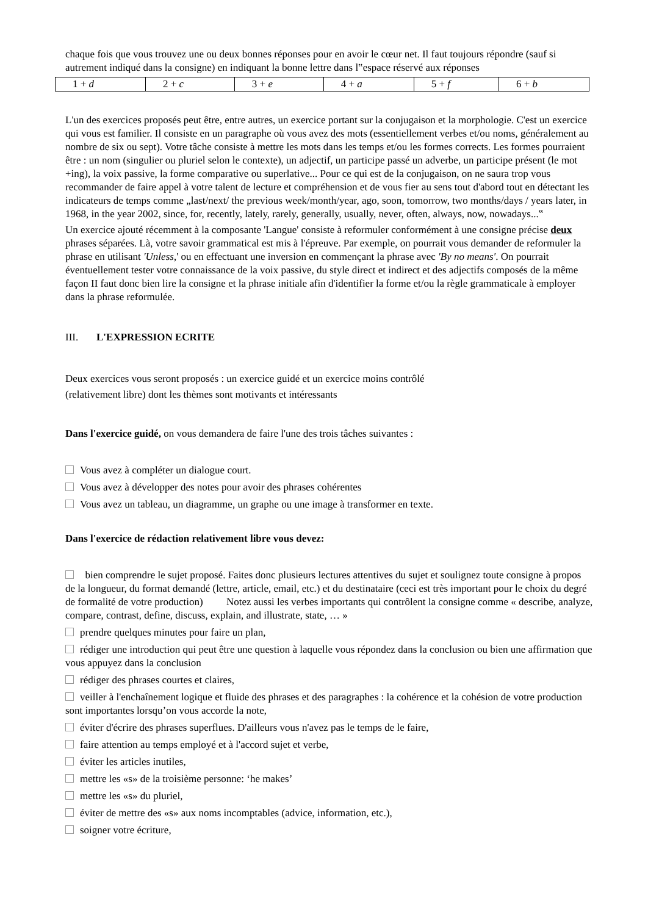chaque fois que vous trouvez une ou deux bonnes réponses pour en avoir le cœur net. Il faut toujours répondre (sauf si autrement indiqué dans la consigne) en indiquant la bonne lettre dans l‟espace réservé aux réponses
| 1 + d | 2 + c | 3 + e | 4 + a | 5 + f | 6 + b |
L'un des exercices proposés peut être, entre autres, un exercice portant sur la conjugaison et la morphologie. C'est un exercice qui vous est familier. Il consiste en un paragraphe où vous avez des mots (essentiellement verbes et/ou noms, généralement au nombre de six ou sept). Votre tâche consiste à mettre les mots dans les temps et/ou les formes corrects. Les formes pourraient être : un nom (singulier ou pluriel selon le contexte), un adjectif, un participe passé un adverbe, un participe présent (le mot +ing), la voix passive, la forme comparative ou superlative... Pour ce qui est de la conjugaison, on ne saura trop vous recommander de faire appel à votre talent de lecture et compréhension et de vous fier au sens tout d'abord tout en détectant les indicateurs de temps comme „last/next/ the previous week/month/year, ago, soon, tomorrow, two months/days / years later, in 1968, in the year 2002, since, for, recently, lately, rarely, generally, usually, never, often, always, now, nowadays...‟
Un exercice ajouté récemment à la composante 'Langue' consiste à reformuler conformément à une consigne précise deux phrases séparées. Là, votre savoir grammatical est mis à l'épreuve. Par exemple, on pourrait vous demander de reformuler la phrase en utilisant 'Unless,' ou en effectuant une inversion en commençant la phrase avec 'By no means'. On pourrait éventuellement tester votre connaissance de la voix passive, du style direct et indirect et des adjectifs composés de la même façon II faut donc bien lire la consigne et la phrase initiale afin d'identifier la forme et/ou la règle grammaticale à employer dans la phrase reformulée.
III. L'EXPRESSION ECRITE
Deux exercices vous seront proposés : un exercice guidé et un exercice moins contrôlé
(relativement libre) dont les thèmes sont motivants et intéressants
Dans l'exercice guidé, on vous demandera de faire l'une des trois tâches suivantes :
Vous avez à compléter un dialogue court.
Vous avez à développer des notes pour avoir des phrases cohérentes
Vous avez un tableau, un diagramme, un graphe ou une image à transformer en texte.
Dans l'exercice de rédaction relativement libre vous devez:
bien comprendre le sujet proposé. Faites donc plusieurs lectures attentives du sujet et soulignez toute consigne à propos de la longueur, du format demandé (lettre, article, email, etc.) et du destinataire (ceci est très important pour le choix du degré de formalité de votre production) Notez aussi les verbes importants qui contrôlent la consigne comme « describe, analyze, compare, contrast, define, discuss, explain, and illustrate, state, … »
prendre quelques minutes pour faire un plan,
rédiger une introduction qui peut être une question à laquelle vous répondez dans la conclusion ou bien une affirmation que vous appuyez dans la conclusion
rédiger des phrases courtes et claires,
veiller à l'enchaînement logique et fluide des phrases et des paragraphes : la cohérence et la cohésion de votre production sont importantes lorsqu’on vous accorde la note,
éviter d'écrire des phrases superflues. D'ailleurs vous n'avez pas le temps de le faire,
faire attention au temps employé et à l'accord sujet et verbe,
éviter les articles inutiles,
mettre les «s» de la troisième personne: ‘he makes’
mettre les «s» du pluriel,
éviter de mettre des «s» aux noms incomptables (advice, information, etc.),
soigner votre écriture,